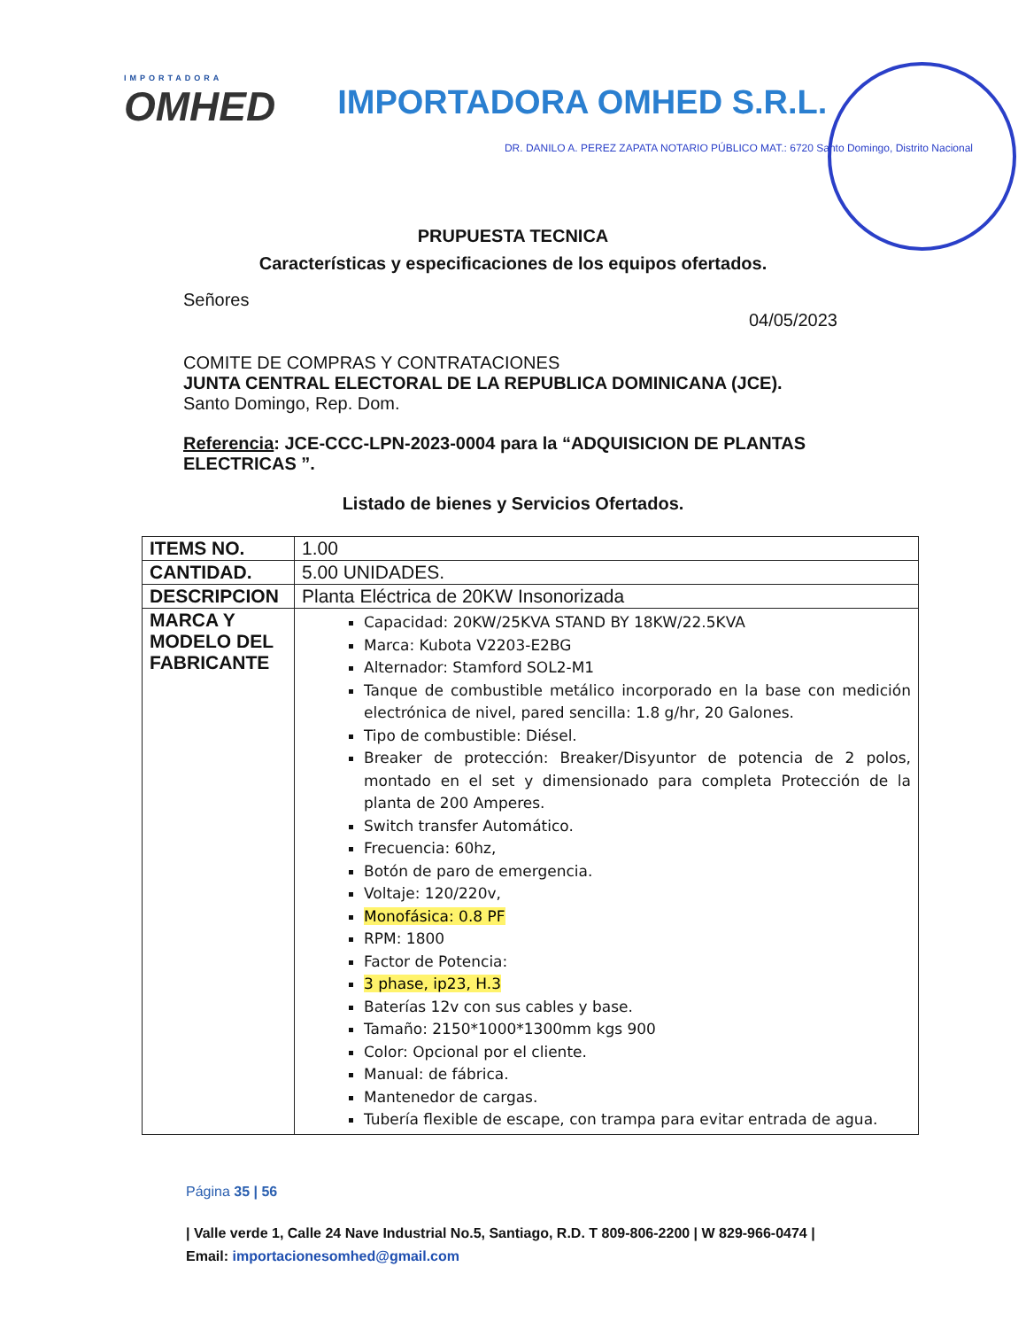IMPORTADORA
OMHED
IMPORTADORA OMHED S.R.L.
DR. DANILO A. PEREZ ZAPATA NOTARIO PÚBLICO MAT.: 6720 Santo Domingo, Distrito Nacional
PRUPUESTA TECNICA
Características y especificaciones de los equipos ofertados.
Señores
04/05/2023
COMITE DE COMPRAS Y CONTRATACIONES
JUNTA CENTRAL ELECTORAL DE LA REPUBLICA DOMINICANA (JCE).
Santo Domingo, Rep. Dom.
Referencia: JCE-CCC-LPN-2023-0004 para la “ADQUISICION DE PLANTAS ELECTRICAS ”.
Listado de bienes y Servicios Ofertados.
| ITEMS NO. | 1.00 |
| CANTIDAD. | 5.00 UNIDADES. |
| DESCRIPCION | Planta Eléctrica de 20KW Insonorizada |
| MARCA Y MODELO DEL FABRICANTE | Capacidad: 20KW/25KVA STAND BY 18KW/22.5KVA Marca: Kubota V2203-E2BG Alternador: Stamford SOL2-M1 Tanque de combustible metálico incorporado en la base con medición electrónica de nivel, pared sencilla: 1.8 g/hr, 20 Galones. Tipo de combustible: Diésel. Breaker de protección: Breaker/Disyuntor de potencia de 2 polos, montado en el set y dimensionado para completa Protección de la planta de 200 Amperes. Switch transfer Automático. Frecuencia: 60hz, Botón de paro de emergencia. Voltaje: 120/220v, Monofásica: 0.8 PF RPM: 1800 Factor de Potencia: 3 phase, ip23, H.3 Baterías 12v con sus cables y base. Tamaño: 2150*1000*1300mm kgs 900 Color: Opcional por el cliente. Manual: de fábrica. Mantenedor de cargas. Tubería flexible de escape, con trampa para evitar entrada de agua. |
Página 35 | 56
| Valle verde 1, Calle 24 Nave Industrial No.5, Santiago, R.D. T 809-806-2200 | W 829-966-0474 | Email: importacionesomhed@gmail.com